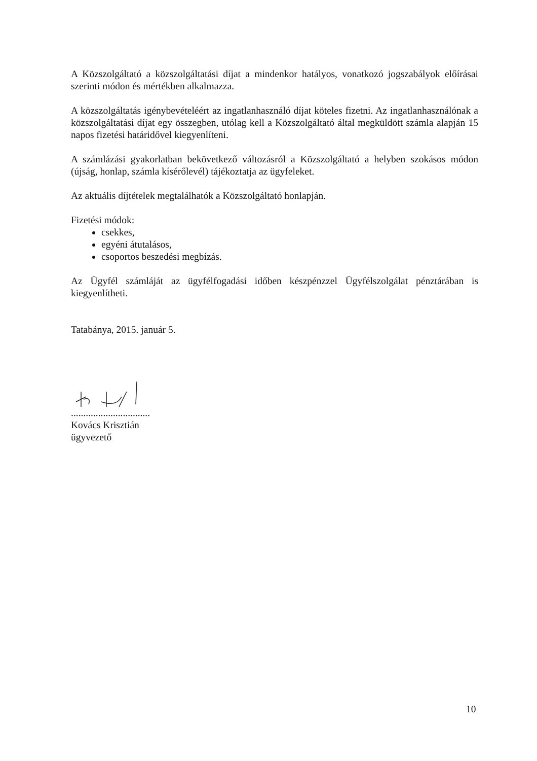A Közszolgáltató a közszolgáltatási díjat a mindenkor hatályos, vonatkozó jogszabályok előírásai szerinti módon és mértékben alkalmazza.
A közszolgáltatás igénybevételéért az ingatlanhasználó díjat köteles fizetni. Az ingatlanhasználónak a közszolgáltatási díjat egy összegben, utólag kell a Közszolgáltató által megküldött számla alapján 15 napos fizetési határidővel kiegyenlíteni.
A számlázási gyakorlatban bekövetkező változásról a Közszolgáltató a helyben szokásos módon (újság, honlap, számla kísérőlevél) tájékoztatja az ügyfeleket.
Az aktuális díjtételek megtalálhatók a Közszolgáltató honlapján.
Fizetési módok:
csekkes,
egyéni átutalásos,
csoportos beszedési megbízás.
Az Ügyfél számláját az ügyfélfogadási időben készpénzzel Ügyfélszolgálat pénztárában is kiegyenlítheti.
Tatabánya, 2015. január 5.
................................
Kovács Krisztián
ügyvezető
10